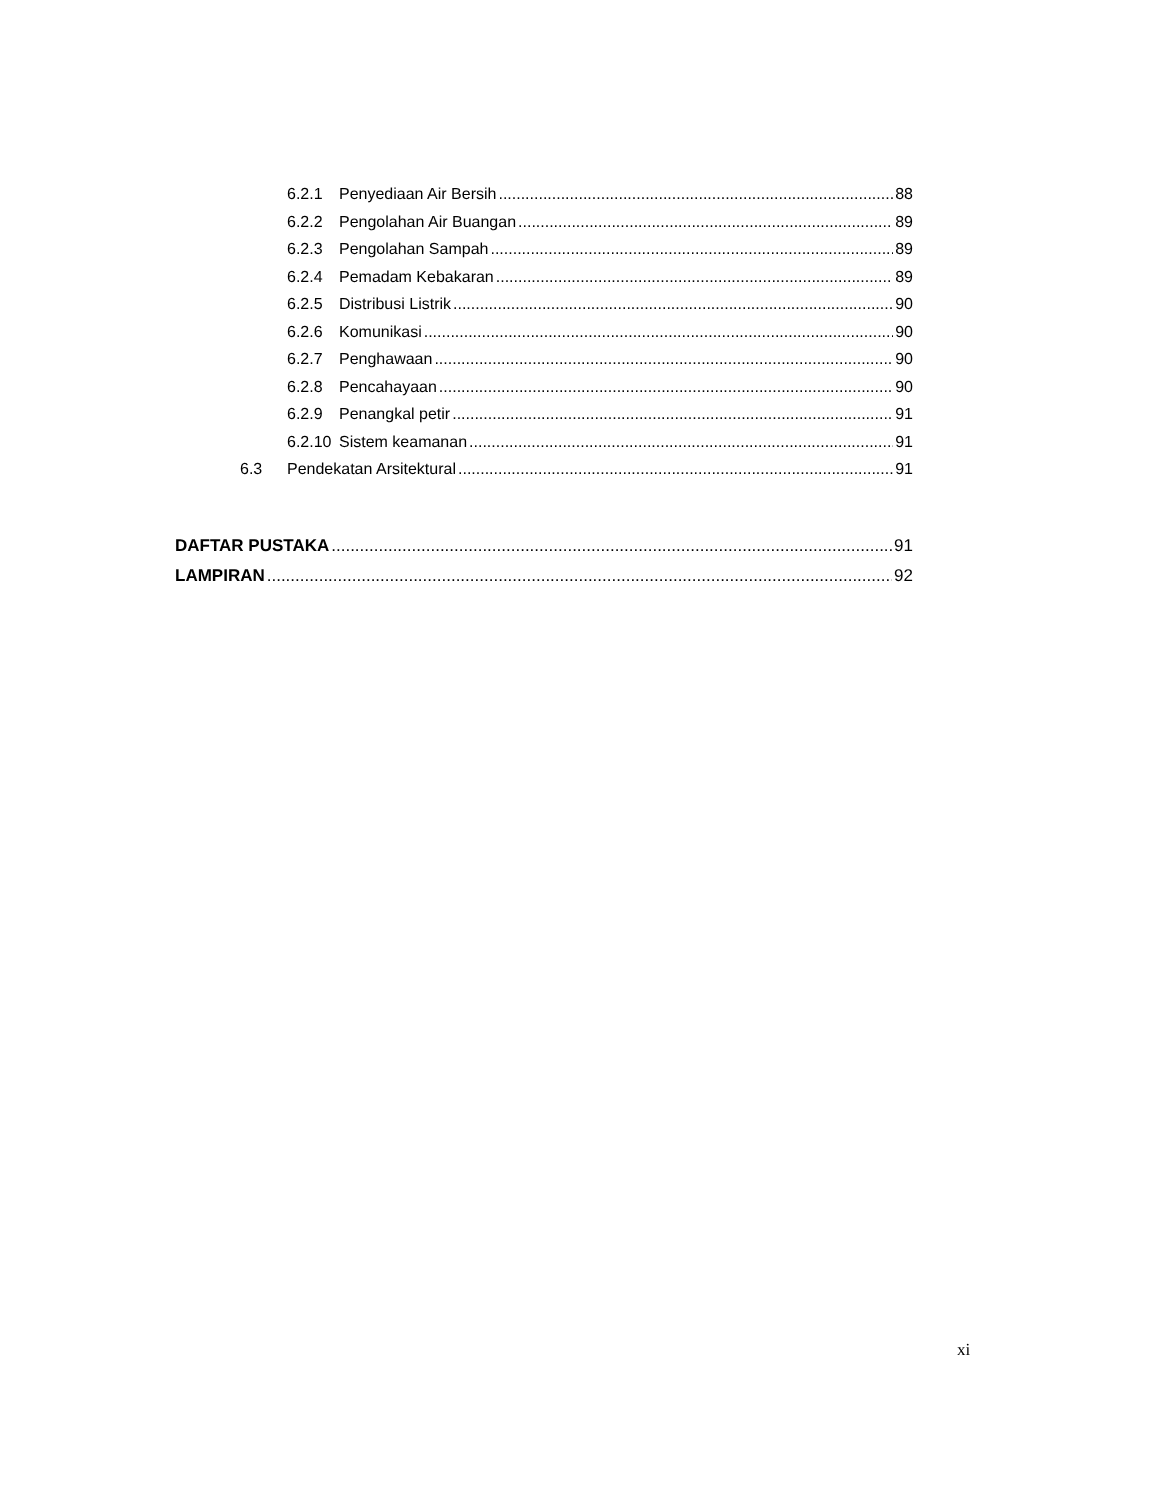6.2.1 Penyediaan Air Bersih 88
6.2.2 Pengolahan Air Buangan 89
6.2.3 Pengolahan Sampah 89
6.2.4 Pemadam Kebakaran 89
6.2.5 Distribusi Listrik 90
6.2.6 Komunikasi 90
6.2.7 Penghawaan 90
6.2.8 Pencahayaan 90
6.2.9 Penangkal petir 91
6.2.10 Sistem keamanan 91
6.3 Pendekatan Arsitektural 91
DAFTAR PUSTAKA 91
LAMPIRAN 92
xi